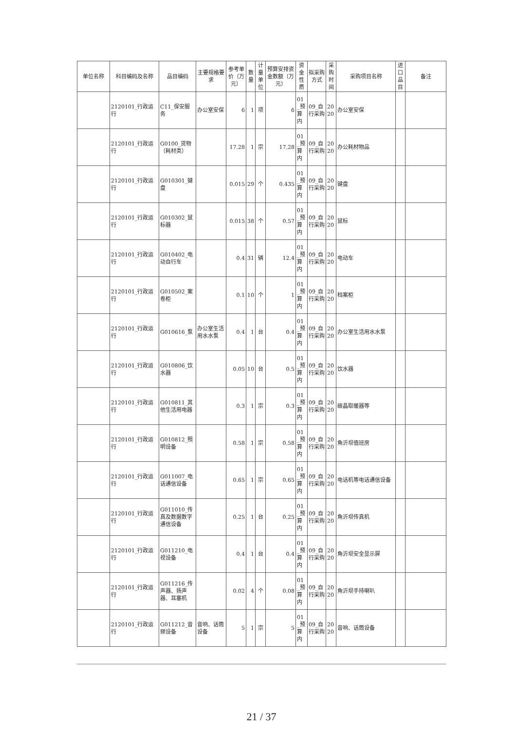| 单位名称 | 科目编码及名称 | 品目编码 | 主要规格要求 | 参考单价（万元） | 数量 | 计量单位 | 预算安排资金数额（万元） | 资金性质 | 拟采购方式 | 采购时间 | 采购项目名称 | 进口品目 | 备注 |
| --- | --- | --- | --- | --- | --- | --- | --- | --- | --- | --- | --- | --- | --- |
| | 2120101_行政运行 | C11_保安服务 | 办公室安保 | 6 | 1 | 项 | 6 | 01_预算内 | 09_自行采购 | 2020 | 办公室安保 | | |
| | 2120101_行政运行 | G0100_货物（耗材类） | | 17.28 | 1 | 宗 | 17.28 | 01_预算内 | 09_自行采购 | 2020 | 办公耗材物品 | | |
| | 2120101_行政运行 | G010301_键盘 | | 0.015 | 29 | 个 | 0.435 | 01_预算内 | 09_自行采购 | 2020 | 键盘 | | |
| | 2120101_行政运行 | G010302_鼠标器 | | 0.015 | 38 | 个 | 0.57 | 01_预算内 | 09_自行采购 | 2020 | 鼠标 | | |
| | 2120101_行政运行 | G010402_电动自行车 | | 0.4 | 31 | 辆 | 12.4 | 01_预算内 | 09_自行采购 | 2020 | 电动车 | | |
| | 2120101_行政运行 | G010502_案卷柜 | | 0.1 | 10 | 个 | 1 | 01_预算内 | 09_自行采购 | 2020 | 档案柜 | | |
| | 2120101_行政运行 | G010616_泵 | 办公室生活用水水泵 | 0.4 | 1 | 台 | 0.4 | 01_预算内 | 09_自行采购 | 2020 | 办公室生活用水水泵 | | |
| | 2120101_行政运行 | G010806_饮水器 | | 0.05 | 10 | 台 | 0.5 | 01_预算内 | 09_自行采购 | 2020 | 饮水器 | | |
| | 2120101_行政运行 | G010811_其他生活用电器 | | 0.3 | 1 | 宗 | 0.3 | 01_预算内 | 09_自行采购 | 2020 | 碳晶取暖器等 | | |
| | 2120101_行政运行 | G010812_照明设备 | | 0.58 | 1 | 宗 | 0.58 | 01_预算内 | 09_自行采购 | 2020 | 角沂坝值班房 | | |
| | 2120101_行政运行 | G011007_电话通信设备 | | 0.65 | 1 | 宗 | 0.65 | 01_预算内 | 09_自行采购 | 2020 | 电话机等电话通信设备 | | |
| | 2120101_行政运行 | G011010_传真及数据数字通信设备 | | 0.25 | 1 | 台 | 0.25 | 01_预算内 | 09_自行采购 | 2020 | 角沂坝传真机 | | |
| | 2120101_行政运行 | G011210_电视设备 | | 0.4 | 1 | 台 | 0.4 | 01_预算内 | 09_自行采购 | 2020 | 角沂坝安全显示屏 | | |
| | 2120101_行政运行 | G011216_传声器、扬声器、耳塞机 | | 0.02 | 4 | 个 | 0.08 | 01_预算内 | 09_自行采购 | 2020 | 角沂坝手持喇叭 | | |
| | 2120101_行政运行 | G011212_音频设备 | 音响、话筒设备 | 5 | 1 | 宗 | 5 | 01_预算内 | 09_自行采购 | 2020 | 音响、话筒设备 | | |
21 / 37